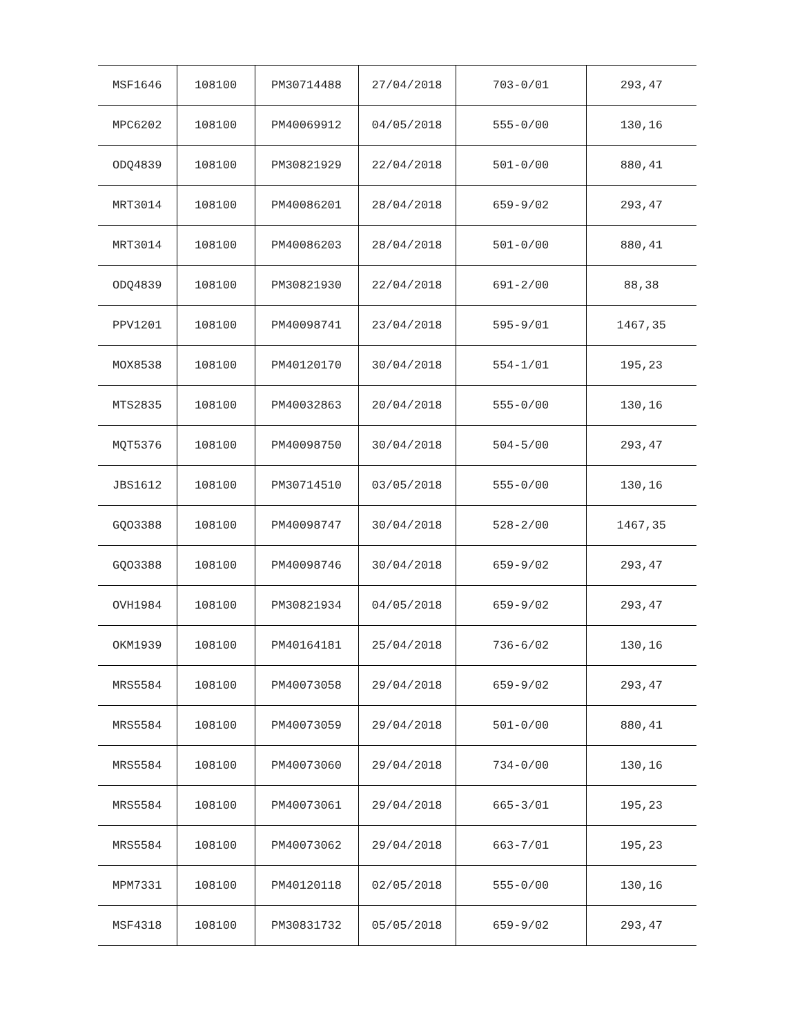| MSF1646 | 108100 | PM30714488 | 27/04/2018 | 703-0/01 | 293,47 |
| MPC6202 | 108100 | PM40069912 | 04/05/2018 | 555-0/00 | 130,16 |
| ODQ4839 | 108100 | PM30821929 | 22/04/2018 | 501-0/00 | 880,41 |
| MRT3014 | 108100 | PM40086201 | 28/04/2018 | 659-9/02 | 293,47 |
| MRT3014 | 108100 | PM40086203 | 28/04/2018 | 501-0/00 | 880,41 |
| ODQ4839 | 108100 | PM30821930 | 22/04/2018 | 691-2/00 | 88,38 |
| PPV1201 | 108100 | PM40098741 | 23/04/2018 | 595-9/01 | 1467,35 |
| MOX8538 | 108100 | PM40120170 | 30/04/2018 | 554-1/01 | 195,23 |
| MTS2835 | 108100 | PM40032863 | 20/04/2018 | 555-0/00 | 130,16 |
| MQT5376 | 108100 | PM40098750 | 30/04/2018 | 504-5/00 | 293,47 |
| JBS1612 | 108100 | PM30714510 | 03/05/2018 | 555-0/00 | 130,16 |
| GQO3388 | 108100 | PM40098747 | 30/04/2018 | 528-2/00 | 1467,35 |
| GQO3388 | 108100 | PM40098746 | 30/04/2018 | 659-9/02 | 293,47 |
| OVH1984 | 108100 | PM30821934 | 04/05/2018 | 659-9/02 | 293,47 |
| OKM1939 | 108100 | PM40164181 | 25/04/2018 | 736-6/02 | 130,16 |
| MRS5584 | 108100 | PM40073058 | 29/04/2018 | 659-9/02 | 293,47 |
| MRS5584 | 108100 | PM40073059 | 29/04/2018 | 501-0/00 | 880,41 |
| MRS5584 | 108100 | PM40073060 | 29/04/2018 | 734-0/00 | 130,16 |
| MRS5584 | 108100 | PM40073061 | 29/04/2018 | 665-3/01 | 195,23 |
| MRS5584 | 108100 | PM40073062 | 29/04/2018 | 663-7/01 | 195,23 |
| MPM7331 | 108100 | PM40120118 | 02/05/2018 | 555-0/00 | 130,16 |
| MSF4318 | 108100 | PM30831732 | 05/05/2018 | 659-9/02 | 293,47 |